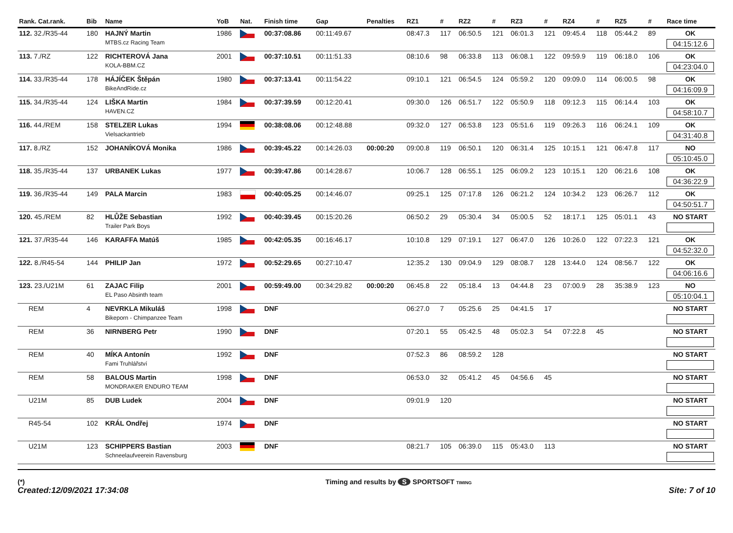| Rank. Cat.rank. | Bib | Name | YoB | Nat. | Finish time | Gap | Penalties | RZ1 | # | RZ2 | # | RZ3 | # | RZ4 | # | RZ5 | # | Race time |
| --- | --- | --- | --- | --- | --- | --- | --- | --- | --- | --- | --- | --- | --- | --- | --- | --- | --- | --- |
| 112. 32./R35-44 | 180 | HAJNÝ Martin MTBS.cz Racing Team | 1986 | | 00:37:08.86 | 00:11:49.67 | | 08:47.3 | 117 | 06:50.5 | 121 | 06:01.3 | 121 | 09:45.4 | 118 | 05:44.2 | 89 | OK 04:15:12.6 |
| 113. 7./RZ | 122 | RICHTEROVÁ Jana KOLA-BBM.CZ | 2001 | | 00:37:10.51 | 00:11:51.33 | | 08:10.6 | 98 | 06:33.8 | 113 | 06:08.1 | 122 | 09:59.9 | 119 | 06:18.0 | 106 | OK 04:23:04.0 |
| 114. 33./R35-44 | 178 | HÁJÍČEK Štěpán BikeAndRide.cz | 1980 | | 00:37:13.41 | 00:11:54.22 | | 09:10.1 | 121 | 06:54.5 | 124 | 05:59.2 | 120 | 09:09.0 | 114 | 06:00.5 | 98 | OK 04:16:09.9 |
| 115. 34./R35-44 | 124 | LIŠKA Martin HAVEN.CZ | 1984 | | 00:37:39.59 | 00:12:20.41 | | 09:30.0 | 126 | 06:51.7 | 122 | 05:50.9 | 118 | 09:12.3 | 115 | 06:14.4 | 103 | OK 04:58:10.7 |
| 116. 44./REM | 158 | STELZER Lukas Vielsackantrieb | 1994 | | 00:38:08.06 | 00:12:48.88 | | 09:32.0 | 127 | 06:53.8 | 123 | 05:51.6 | 119 | 09:26.3 | 116 | 06:24.1 | 109 | OK 04:31:40.8 |
| 117. 8./RZ | 152 | JOHANÍKOVÁ Monika | 1986 | | 00:39:45.22 | 00:14:26.03 | 00:00:20 | 09:00.8 | 119 | 06:50.1 | 120 | 06:31.4 | 125 | 10:15.1 | 121 | 06:47.8 | 117 | NO 05:10:45.0 |
| 118. 35./R35-44 | 137 | URBANEK Lukas | 1977 | | 00:39:47.86 | 00:14:28.67 | | 10:06.7 | 128 | 06:55.1 | 125 | 06:09.2 | 123 | 10:15.1 | 120 | 06:21.6 | 108 | OK 04:36:22.9 |
| 119. 36./R35-44 | 149 | PALA Marcin | 1983 | | 00:40:05.25 | 00:14:46.07 | | 09:25.1 | 125 | 07:17.8 | 126 | 06:21.2 | 124 | 10:34.2 | 123 | 06:26.7 | 112 | OK 04:50:51.7 |
| 120. 45./REM | 82 | HLŮŽE Sebastian Trailer Park Boys | 1992 | | 00:40:39.45 | 00:15:20.26 | | 06:50.2 | 29 | 05:30.4 | 34 | 05:00.5 | 52 | 18:17.1 | 125 | 05:01.1 | 43 | NO START |
| 121. 37./R35-44 | 146 | KARAFFA Matúš | 1985 | | 00:42:05.35 | 00:16:46.17 | | 10:10.8 | 129 | 07:19.1 | 127 | 06:47.0 | 126 | 10:26.0 | 122 | 07:22.3 | 121 | OK 04:52:32.0 |
| 122. 8./R45-54 | 144 | PHILIP Jan | 1972 | | 00:52:29.65 | 00:27:10.47 | | 12:35.2 | 130 | 09:04.9 | 129 | 08:08.7 | 128 | 13:44.0 | 124 | 08:56.7 | 122 | OK 04:06:16.6 |
| 123. 23./U21M | 61 | ZAJAC Filip EL Paso Absinth team | 2001 | | 00:59:49.00 | 00:34:29.82 | 00:00:20 | 06:45.8 | 22 | 05:18.4 | 13 | 04:44.8 | 23 | 07:00.9 | 28 | 35:38.9 | 123 | NO 05:10:04.1 |
| REM | 4 | NEVRKLA Mikuláš Bikeporn - Chimpanzee Team | 1998 | | DNF | | | 06:27.0 | 7 | 05:25.6 | 25 | 04:41.5 | 17 | | | | | NO START |
| REM | 36 | NIRNBERG Petr | 1990 | | DNF | | | 07:20.1 | 55 | 05:42.5 | 48 | 05:02.3 | 54 | 07:22.8 | 45 | | | NO START |
| REM | 40 | MÍKA Antonín Fami Truhlářství | 1992 | | DNF | | | 07:52.3 | 86 | 08:59.2 | 128 | | | | | | | NO START |
| REM | 58 | BALOUS Martin MONDRAKER ENDURO TEAM | 1998 | | DNF | | | 06:53.0 | 32 | 05:41.2 | 45 | 04:56.6 | 45 | | | | | NO START |
| U21M | 85 | DUB Ludek | 2004 | | DNF | | | 09:01.9 | 120 | | | | | | | | | NO START |
| R45-54 | 102 | KRÁL Ondřej | 1974 | | DNF | | | | | | | | | | | | | NO START |
| U21M | 123 | SCHIPPERS Bastian Schneelaufveerein Ravensburg | 2003 | | DNF | | | 08:21.7 | 105 | 06:39.0 | 115 | 05:43.0 | 113 | | | | | NO START |
(*)
Created:12/09/2021 17:34:08 Timing and results by S SPORTSOFT TIMING
Site: 7 of 10